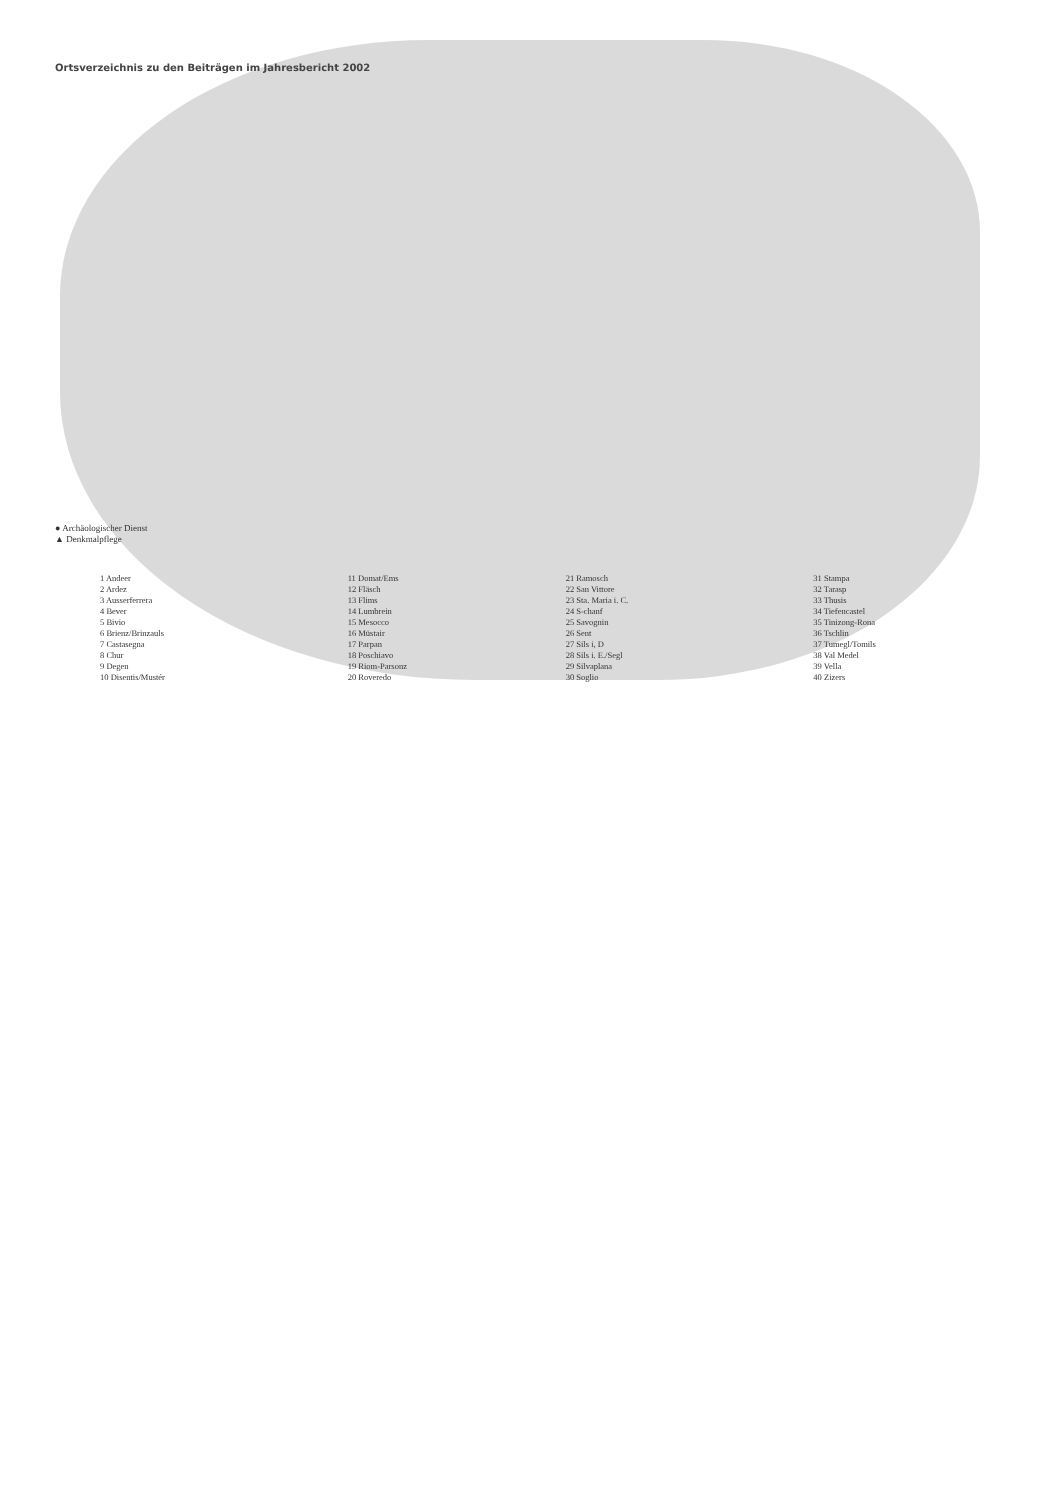Ortsverzeichnis zu den Beiträgen im Jahresbericht 2002
● Archäologischer Dienst
▲ Denkmalpflege
1 Andeer
2 Ardez
3 Ausserferrera
4 Bever
5 Bivio
6 Brienz/Brinzauls
7 Castasegna
8 Chur
9 Degen
10 Disentis/Mustér
11 Domat/Ems
12 Fläsch
13 Flims
14 Lumbrein
15 Mesocco
16 Müstair
17 Parpan
18 Poschiavo
19 Riom-Parsonz
20 Roveredo
21 Ramosch
22 San Vittore
23 Sta. Maria i. C.
24 S-chanf
25 Savognin
26 Sent
27 Sils i, D
28 Sils i. E./Segl
29 Silvaplana
30 Soglio
31 Stampa
32 Tarasp
33 Thusis
34 Tiefencastel
35 Tinizong-Rona
36 Tschlin
37 Tumegl/Tomils
38 Val Medel
39 Vella
40 Zizers